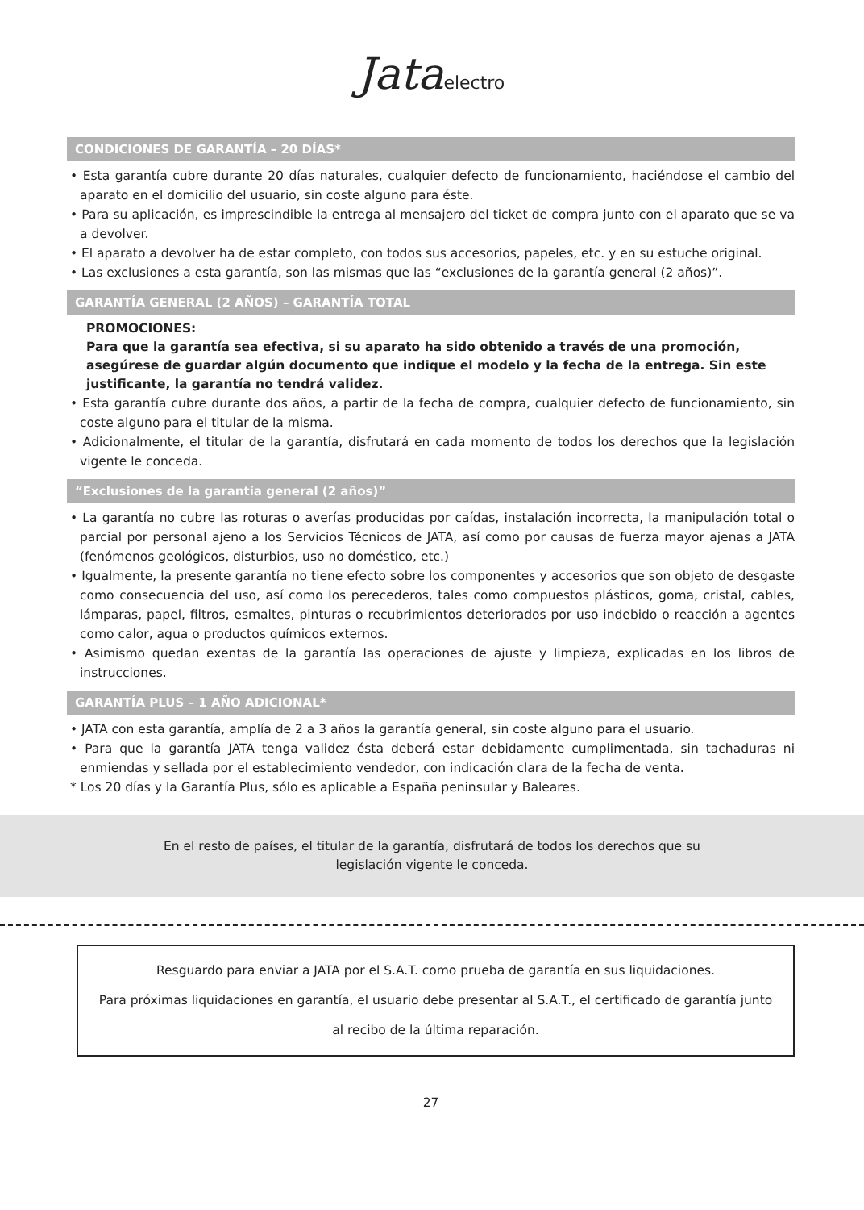Jataelectro
CONDICIONES DE GARANTÍA – 20 DÍAS*
• Esta garantía cubre durante 20 días naturales, cualquier defecto de funcionamiento, haciéndose el cambio del aparato en el domicilio del usuario, sin coste alguno para éste.
• Para su aplicación, es imprescindible la entrega al mensajero del ticket de compra junto con el aparato que se va a devolver.
• El aparato a devolver ha de estar completo, con todos sus accesorios, papeles, etc. y en su estuche original.
• Las exclusiones a esta garantía, son las mismas que las “exclusiones de la garantía general (2 años)”.
GARANTÍA GENERAL (2 AÑOS) – GARANTÍA TOTAL
PROMOCIONES:
Para que la garantía sea efectiva, si su aparato ha sido obtenido a través de una promoción, asegúrese de guardar algún documento que indique el modelo y la fecha de la entrega. Sin este justificante, la garantía no tendrá validez.
• Esta garantía cubre durante dos años, a partir de la fecha de compra, cualquier defecto de funcionamiento, sin coste alguno para el titular de la misma.
• Adicionalmente, el titular de la garantía, disfrutará en cada momento de todos los derechos que la legislación vigente le conceda.
“Exclusiones de la garantía general (2 años)”
• La garantía no cubre las roturas o averías producidas por caídas, instalación incorrecta, la manipulación total o parcial por personal ajeno a los Servicios Técnicos de JATA, así como por causas de fuerza mayor ajenas a JATA (fenómenos geológicos, disturbios, uso no doméstico, etc.)
• Igualmente, la presente garantía no tiene efecto sobre los componentes y accesorios que son objeto de desgaste como consecuencia del uso, así como los perecederos, tales como compuestos plásticos, goma, cristal, cables, lámparas, papel, filtros, esmaltes, pinturas o recubrimientos deteriorados por uso indebido o reacción a agentes como calor, agua o productos químicos externos.
• Asimismo quedan exentas de la garantía las operaciones de ajuste y limpieza, explicadas en los libros de instrucciones.
GARANTÍA PLUS – 1 AÑO ADICIONAL*
• JATA con esta garantía, amplía de 2 a 3 años la garantía general, sin coste alguno para el usuario.
• Para que la garantía JATA tenga validez ésta deberá estar debidamente cumplimentada, sin tachaduras ni enmiendas y sellada por el establecimiento vendedor, con indicación clara de la fecha de venta.
* Los 20 días y la Garantía Plus, sólo es aplicable a España peninsular y Baleares.
En el resto de países, el titular de la garantía, disfrutará de todos los derechos que su
legislación vigente le conceda.
Resguardo para enviar a JATA por el S.A.T. como prueba de garantía en sus liquidaciones.
Para próximas liquidaciones en garantía, el usuario debe presentar al S.A.T., el certificado de garantía junto al recibo de la última reparación.
27